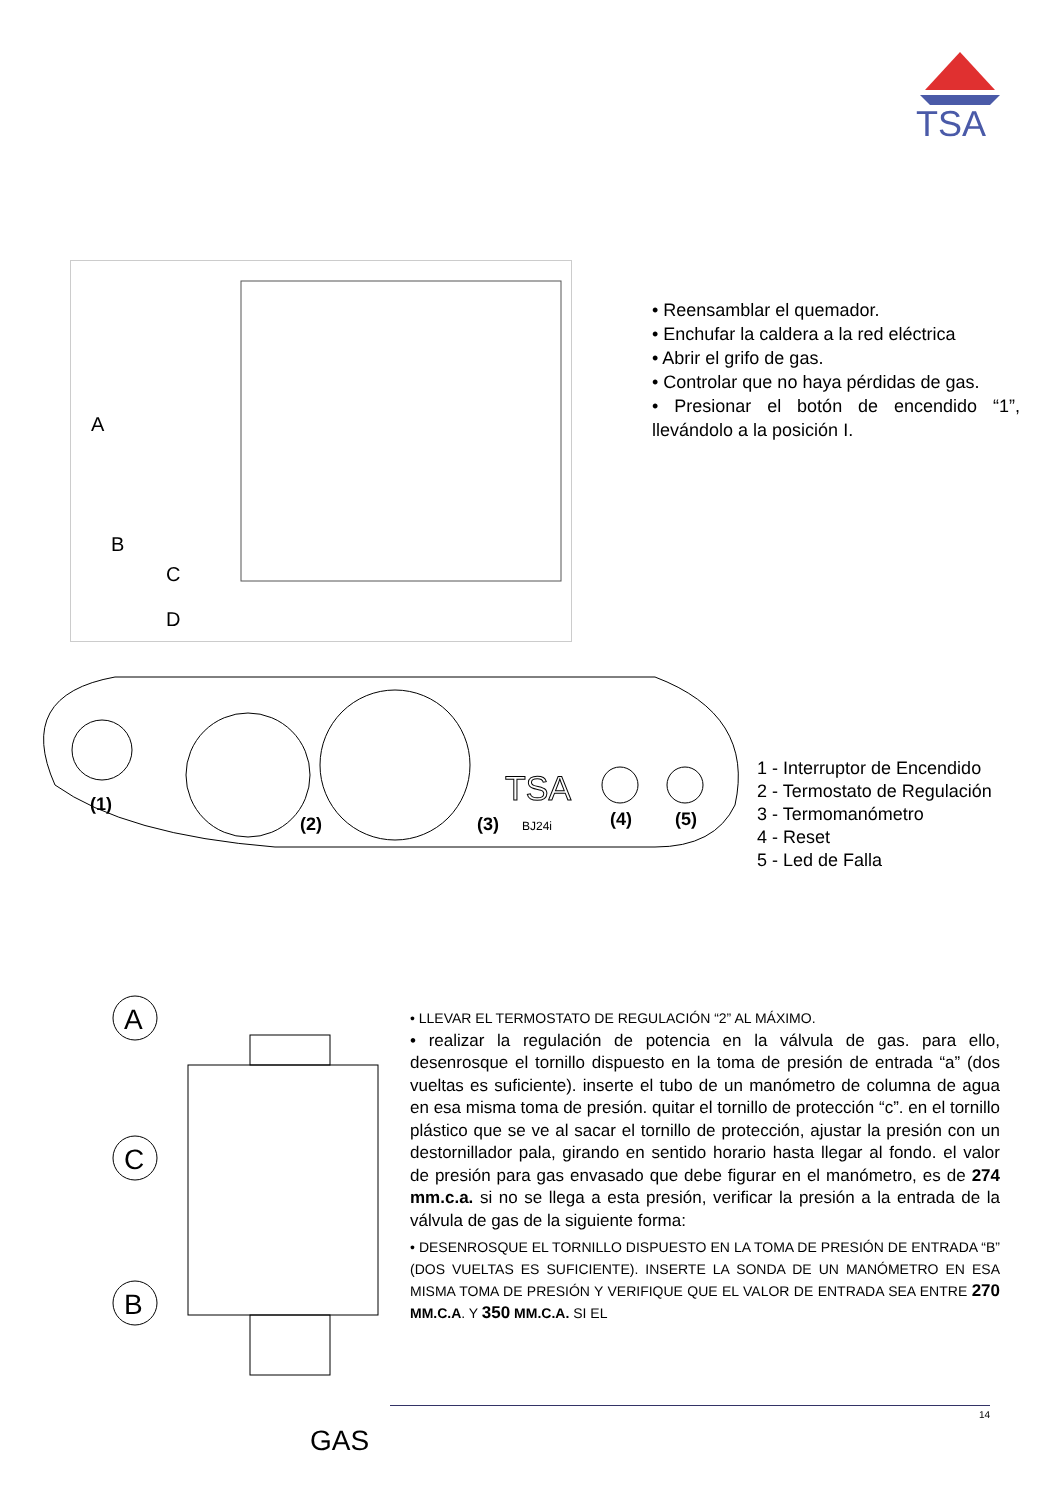TSA
A
B
C
D
• Reensamblar el quemador.
• Enchufar la caldera a la red eléctrica
• Abrir el grifo de gas.
• Controlar que no haya pérdidas de gas.
• Presionar el botón de encendido “1”, llevándolo a la posición I.
(1)
(2)
(3)
BJ24i
(4)
(5)
TSA
1 - Interruptor de Encendido
2 - Termostato de Regulación
3 - Termomanómetro
4 - Reset
5 - Led de Falla
A
C
B
GAS
• LLEVAR EL TERMOSTATO DE REGULACIÓN “2” AL MÁXIMO.
• realizar la regulación de potencia en la válvula de gas. para ello, desenrosque el tornillo dispuesto en la toma de presión de entrada “a” (dos vueltas es suficiente). inserte el tubo de un manómetro de columna de agua en esa misma toma de presión. quitar el tornillo de protección “c”. en el tornillo plástico que se ve al sacar el tornillo de protección, ajustar la presión con un destornillador pala, girando en sentido horario hasta llegar al fondo. el valor de presión para gas envasado que debe figurar en el manómetro, es de 274 mm.c.a. si no se llega a esta presión, verificar la presión a la entrada de la válvula de gas de la siguiente forma:
• DESENROSQUE EL TORNILLO DISPUESTO EN LA TOMA DE PRESIÓN DE ENTRADA “B” (DOS VUELTAS ES SUFICIENTE). INSERTE LA SONDA DE UN MANÓMETRO EN ESA MISMA TOMA DE PRESIÓN Y VERIFIQUE QUE EL VALOR DE ENTRADA SEA ENTRE 270 MM.C.A. Y 350 MM.C.A. SI EL
14